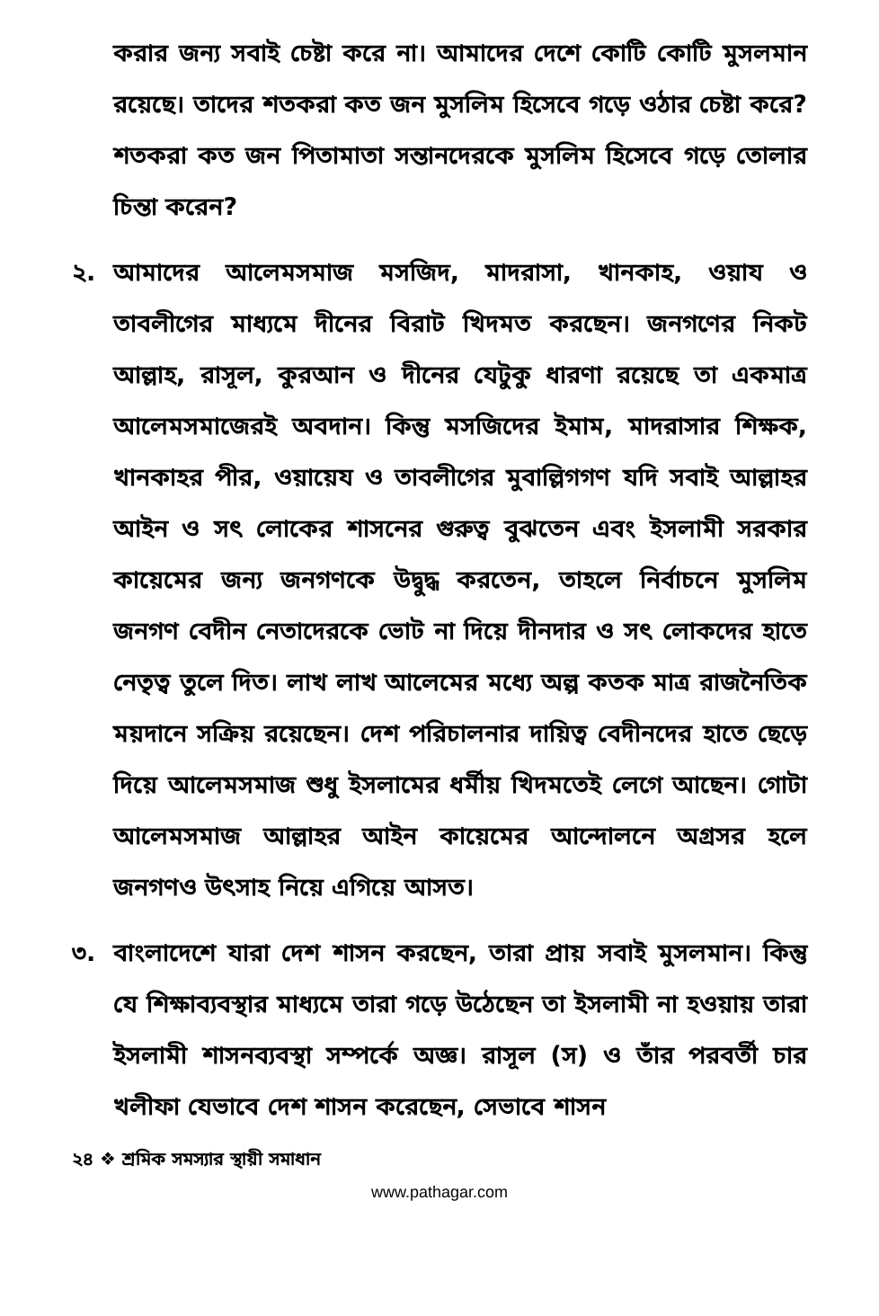করার জন্য সবাই চেষ্টা করে না। আমাদের দেশে কোটি কোটি মুসলমান রয়েছে। তাদের শতকরা কত জন মুসলিম হিসেবে গড়ে ওঠার চেষ্টা করে? শতকরা কত জন পিতামাতা সন্তানদেরকে মুসলিম হিসেবে গড়ে তোলার চিন্তা করেন?
২. আমাদের আলেমসমাজ মসজিদ, মাদরাসা, খানকাহ, ওয়ায ও তাবলীগের মাধ্যমে দীনের বিরাট খিদমত করছেন। জনগণের নিকট আল্লাহ, রাসূল, কুরআন ও দীনের যেটুকু ধারণা রয়েছে তা একমাত্র আলেমসমাজেরই অবদান। কিন্তু মসজিদের ইমাম, মাদরাসার শিক্ষক, খানকাহর পীর, ওয়ায়েয ও তাবলীগের মুবাল্লিগগণ যদি সবাই আল্লাহর আইন ও সৎ লোকের শাসনের গুরুত্ব বুঝতেন এবং ইসলামী সরকার কায়েমের জন্য জনগণকে উদ্বুদ্ধ করতেন, তাহলে নির্বাচনে মুসলিম জনগণ বেদীন নেতাদেরকে ভোট না দিয়ে দীনদার ও সৎ লোকদের হাতে নেতৃত্ব তুলে দিত। লাখ লাখ আলেমের মধ্যে অল্প কতক মাত্র রাজনৈতিক ময়দানে সক্রিয় রয়েছেন। দেশ পরিচালনার দায়িত্ব বেদীনদের হাতে ছেড়ে দিয়ে আলেমসমাজ শুধু ইসলামের ধর্মীয় খিদমতেই লেগে আছেন। গোটা আলেমসমাজ আল্লাহর আইন কায়েমের আন্দোলনে অগ্রসর হলে জনগণও উৎসাহ নিয়ে এগিয়ে আসত।
৩. বাংলাদেশে যারা দেশ শাসন করছেন, তারা প্রায় সবাই মুসলমান। কিন্তু যে শিক্ষাব্যবস্থার মাধ্যমে তারা গড়ে উঠেছেন তা ইসলামী না হওয়ায় তারা ইসলামী শাসনব্যবস্থা সম্পর্কে অজ্ঞ। রাসূল (স) ও তাঁর পরবর্তী চার খলীফা যেভাবে দেশ শাসন করেছেন, সেভাবে শাসন
২৪ ❖ শ্রমিক সমস্যার স্থায়ী সমাধান
www.pathagar.com